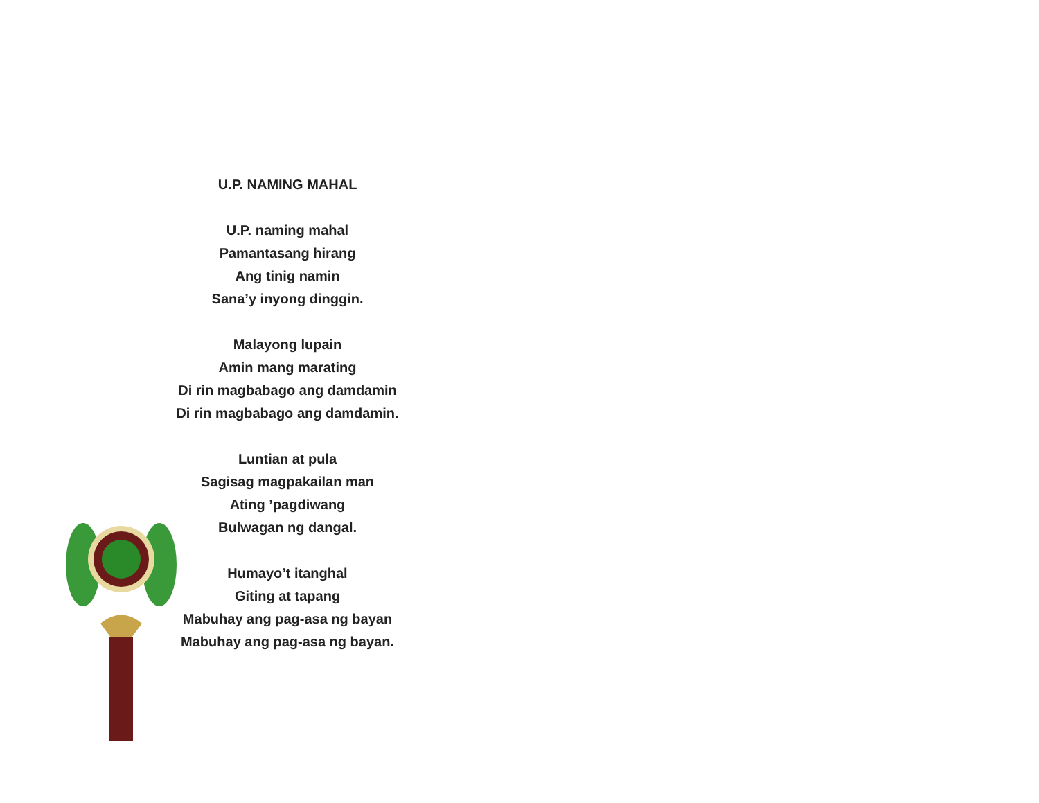U.P. NAMING MAHAL
U.P. naming mahal
Pamantasang hirang
Ang tinig namin
Sana’y inyong dinggin.
Malayong lupain
Amin mang marating
Di rin magbabago ang damdamin
Di rin magbabago ang damdamin.
Luntian at pula
Sagisag magpakailan man
Ating ’pagdiwang
Bulwagan ng dangal.
Humayo’t itanghal
Giting at tapang
Mabuhay ang pag-asa ng bayan
Mabuhay ang pag-asa ng bayan.